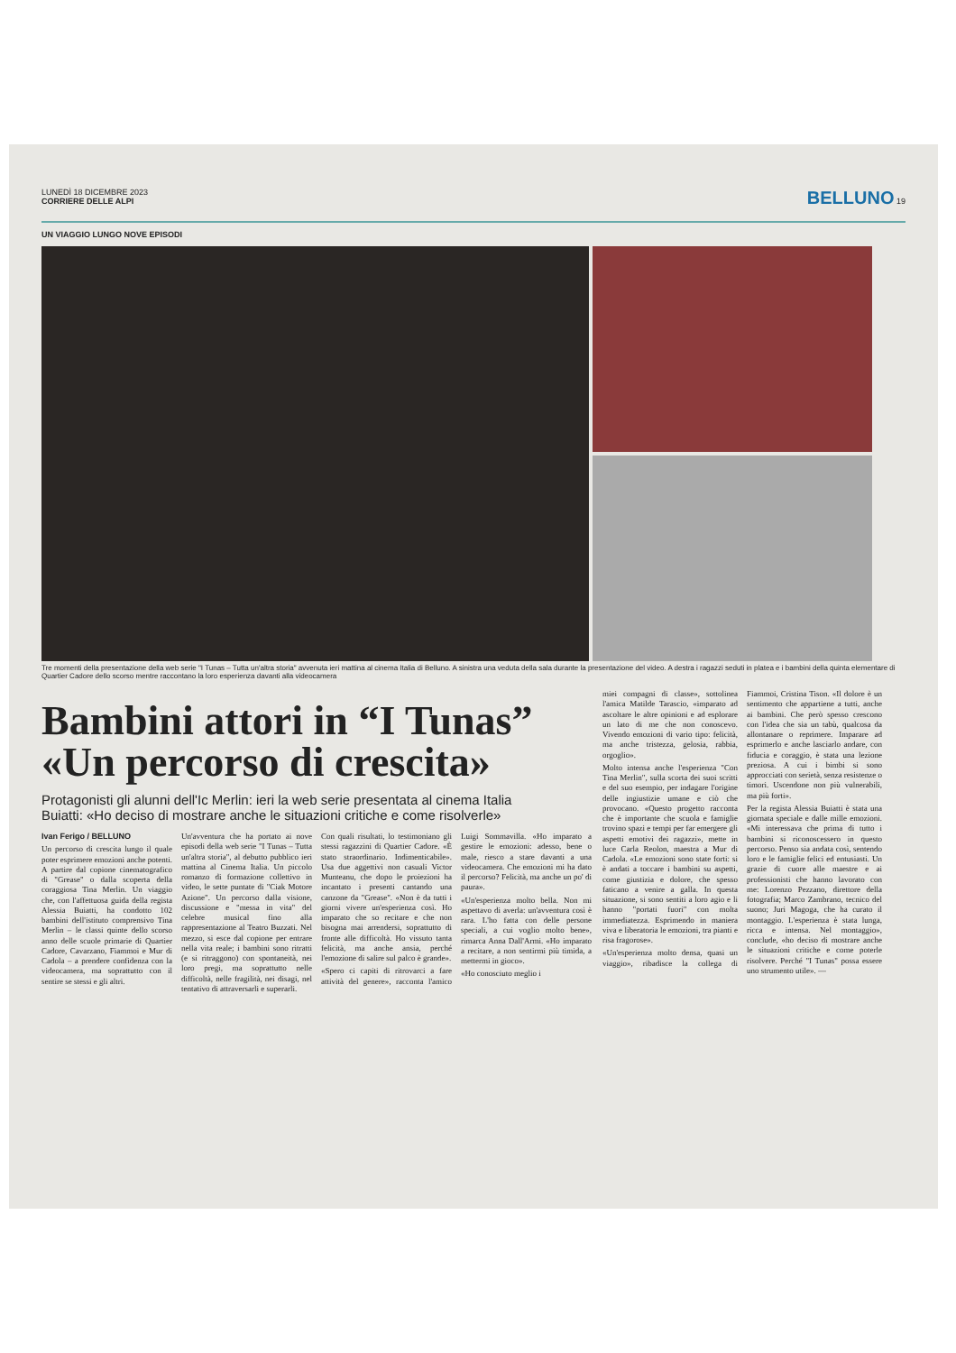LUNEDÌ 18 DICEMBRE 2023
CORRIERE DELLE ALPI
BELLUNO 19
UN VIAGGIO LUNGO NOVE EPISODI
Tre momenti della presentazione della web serie "I Tunas – Tutta un'altra storia" avvenuta ieri mattina al cinema Italia di Belluno. A sinistra una veduta della sala durante la presentazione del video. A destra i ragazzi seduti in platea e i bambini della quinta elementare di Quartier Cadore dello scorso mentre raccontano la loro esperienza davanti alla videocamera
Bambini attori in “I Tunas” «Un percorso di crescita»
Protagonisti gli alunni dell'Ic Merlin: ieri la web serie presentata al cinema Italia
Buiatti: «Ho deciso di mostrare anche le situazioni critiche e come risolverle»
Ivan Ferigo / BELLUNO
Un percorso di crescita lungo il quale poter esprimere emozioni anche potenti. A partire dal copione cinematografico di "Grease" o dalla scoperta della coraggiosa Tina Merlin. Un viaggio che, con l'affettuosa guida della regista Alessia Buiatti, ha condotto 102 bambini dell'istituto comprensivo Tina Merlin – le classi quinte dello scorso anno delle scuole primarie di Quartier Cadore, Cavarzano, Fiammoi e Mur di Cadola – a prendere confidenza con la videocamera, ma soprattutto con il sentire se stessi e gli altri.
Un'avventura che ha portato ai nove episodi della web serie "I Tunas – Tutta un'altra storia", al debutto pubblico ieri mattina al Cinema Italia. Un piccolo romanzo di formazione collettivo in video, le sette puntate di "Ciak Motore Azione". Un percorso dalla visione, discussione e "messa in vita" del celebre musical fino alla rappresentazione al Teatro Buzzati. Nel mezzo, si esce dal copione per entrare nella vita reale; i bambini sono ritratti (e si ritraggono) con spontaneità, nei loro pregi, ma soprattutto nelle difficoltà, nelle fragilità, nei disagi, nel tentativo di attraversarli e superarli.
Con quali risultati, lo testimoniano gli stessi ragazzini di Quartier Cadore. «È stato straordinario. Indimenticabile». Usa due aggettivi non casuali Victor Munteanu, che dopo le proiezioni ha incantato i presenti cantando una canzone da "Grease". «Non è da tutti i giorni vivere un'esperienza così. Ho imparato che so recitare e che non bisogna mai arrendersi, soprattutto di fronte alle difficoltà. Ho vissuto tanta felicità, ma anche ansia, perché l'emozione di salire sul palco è grande».
«Spero ci capiti di ritrovarci a fare attività del genere», racconta l'amico Luigi Sommavilla. «Ho imparato a gestire le emozioni: adesso, bene o male, riesco a stare davanti a una videocamera. Che emozioni mi ha dato il percorso? Felicità, ma anche un po' di paura».
«Un'esperienza molto bella. Non mi aspettavo di averla: un'avventura così è rara. L'ho fatta con delle persone speciali, a cui voglio molto bene», rimarca Anna Dall'Armi. «Ho imparato a recitare, a non sentirmi più timida, a mettermi in gioco».
«Ho conosciuto meglio i
miei compagni di classe», sottolinea l'amica Matilde Tarascio, «imparato ad ascoltare le altre opinioni e ad esplorare un lato di me che non conoscevo. Vivendo emozioni di vario tipo: felicità, ma anche tristezza, gelosia, rabbia, orgoglio».
Molto intensa anche l'esperienza "Con Tina Merlin", sulla scorta dei suoi scritti e del suo esempio, per indagare l'origine delle ingiustizie umane e ciò che provocano. «Questo progetto racconta che è importante che scuola e famiglie trovino spazi e tempi per far emergere gli aspetti emotivi dei ragazzi», mette in luce Carla Reolon, maestra a Mur di Cadola. «Le emozioni sono state forti: si è andati a toccare i bambini su aspetti, come giustizia e dolore, che spesso faticano a venire a galla. In questa situazione, si sono sentiti a loro agio e li hanno "portati fuori" con molta immediatezza. Esprimendo in maniera viva e liberatoria le emozioni, tra pianti e risa fragorose».
«Un'esperienza molto densa, quasi un viaggio», ribadisce la collega di Fiammoi, Cristina Tison. «Il dolore è un sentimento che appartiene a tutti, anche ai bambini. Che però spesso crescono con l'idea che sia un tabù, qualcosa da allontanare o reprimere. Imparare ad esprimerlo e anche lasciarlo andare, con fiducia e coraggio, è stata una lezione preziosa. A cui i bimbi si sono approcciati con serietà, senza resistenze o timori. Uscendone non più vulnerabili, ma più forti».
Per la regista Alessia Buiatti è stata una giornata speciale e dalle mille emozioni. «Mi interessava che prima di tutto i bambini si riconoscessero in questo percorso. Penso sia andata così, sentendo loro e le famiglie felici ed entusiasti. Un grazie di cuore alle maestre e ai professionisti che hanno lavorato con me: Lorenzo Pezzano, direttore della fotografia; Marco Zambrano, tecnico del suono; Juri Magoga, che ha curato il montaggio. L'esperienza è stata lunga, ricca e intensa. Nel montaggio», conclude, «ho deciso di mostrare anche le situazioni critiche e come poterle risolvere. Perché "I Tunas" possa essere uno strumento utile». —